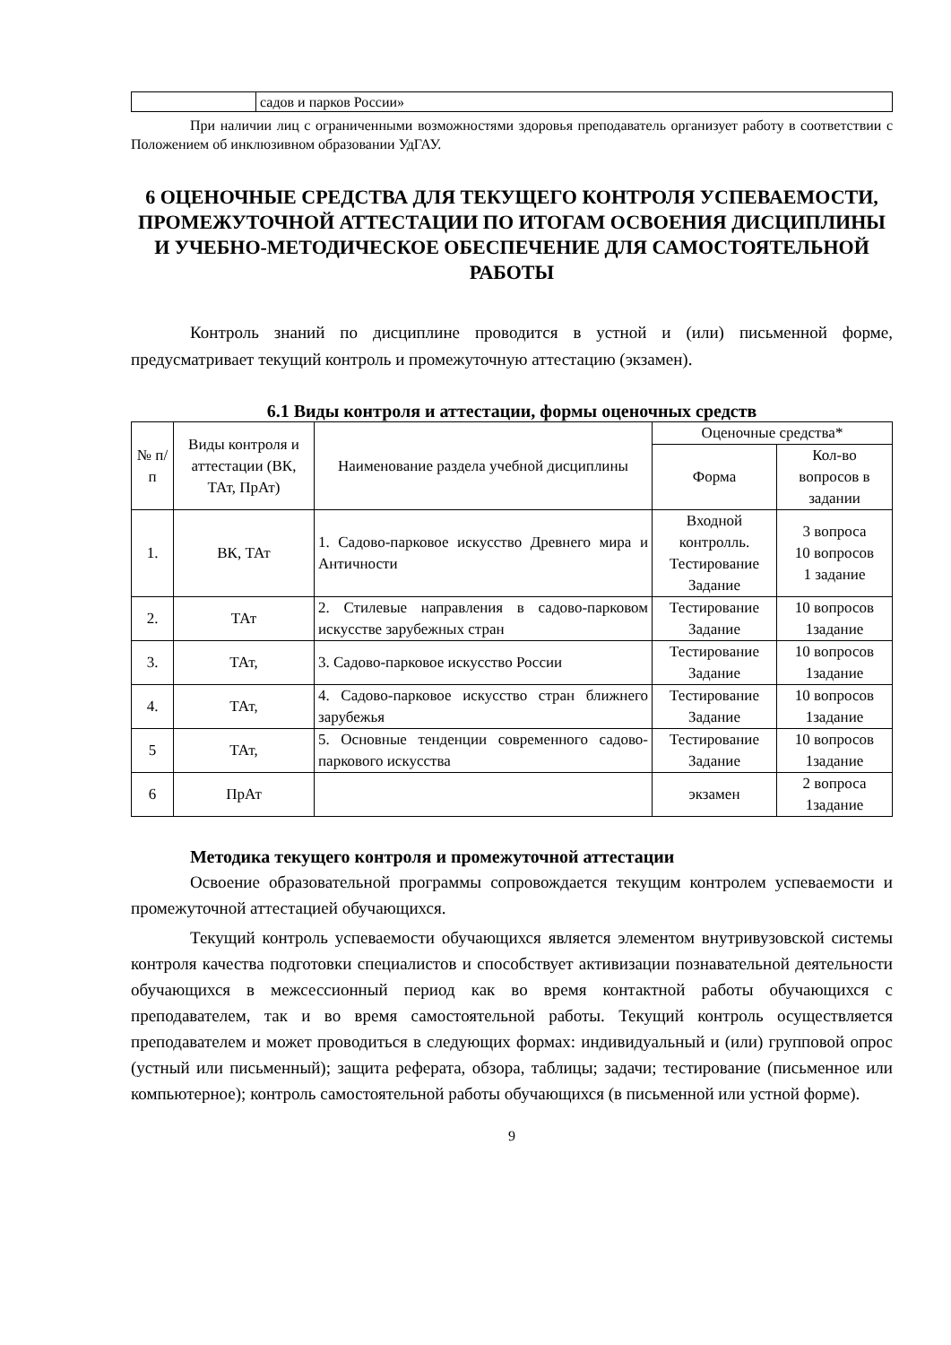| | садов и парков России» |
При наличии лиц с ограниченными возможностями здоровья преподаватель организует работу в соответствии с Положением об инклюзивном образовании УдГАУ.
6 ОЦЕНОЧНЫЕ СРЕДСТВА ДЛЯ ТЕКУЩЕГО КОНТРОЛЯ УСПЕВАЕМОСТИ, ПРОМЕЖУТОЧНОЙ АТТЕСТАЦИИ ПО ИТОГАМ ОСВОЕНИЯ ДИСЦИПЛИНЫ И УЧЕБНО-МЕТОДИЧЕСКОЕ ОБЕСПЕЧЕНИЕ ДЛЯ САМОСТОЯТЕЛЬНОЙ РАБОТЫ
Контроль знаний по дисциплине проводится в устной и (или) письменной форме, предусматривает текущий контроль и промежуточную аттестацию (экзамен).
6.1 Виды контроля и аттестации, формы оценочных средств
| № п/п | Виды контроля и аттестации (ВК, ТАт, ПрАт) | Наименование раздела учебной дисциплины | Оценочные средства* | |
| --- | --- | --- | --- | --- |
| | | | Форма | Кол-во вопросов в задании |
| 1. | ВК, ТАт | 1. Садово-парковое искусство Древнего мира и Античности | Входной контролль. Тестирование Задание | 3 вопроса 10 вопросов 1 задание |
| 2. | ТАт | 2. Стилевые направления в садово-парковом искусстве зарубежных стран | Тестирование Задание | 10 вопросов 1задание |
| 3. | ТАт, | 3. Садово-парковое искусство России | Тестирование Задание | 10 вопросов 1задание |
| 4. | ТАт, | 4. Садово-парковое искусство стран ближнего зарубежья | Тестирование Задание | 10 вопросов 1задание |
| 5 | ТАт, | 5. Основные тенденции современного садово-паркового искусства | Тестирование Задание | 10 вопросов 1задание |
| 6 | ПрАт | | экзамен | 2 вопроса 1задание |
Методика текущего контроля и промежуточной аттестации
Освоение образовательной программы сопровождается текущим контролем успеваемости и промежуточной аттестацией обучающихся.
Текущий контроль успеваемости обучающихся является элементом внутривузовской системы контроля качества подготовки специалистов и способствует активизации познавательной деятельности обучающихся в межсессионный период как во время контактной работы обучающихся с преподавателем, так и во время самостоятельной работы. Текущий контроль осуществляется преподавателем и может проводиться в следующих формах: индивидуальный и (или) групповой опрос (устный или письменный); защита реферата, обзора, таблицы; задачи; тестирование (письменное или компьютерное); контроль самостоятельной работы обучающихся (в письменной или устной форме).
9